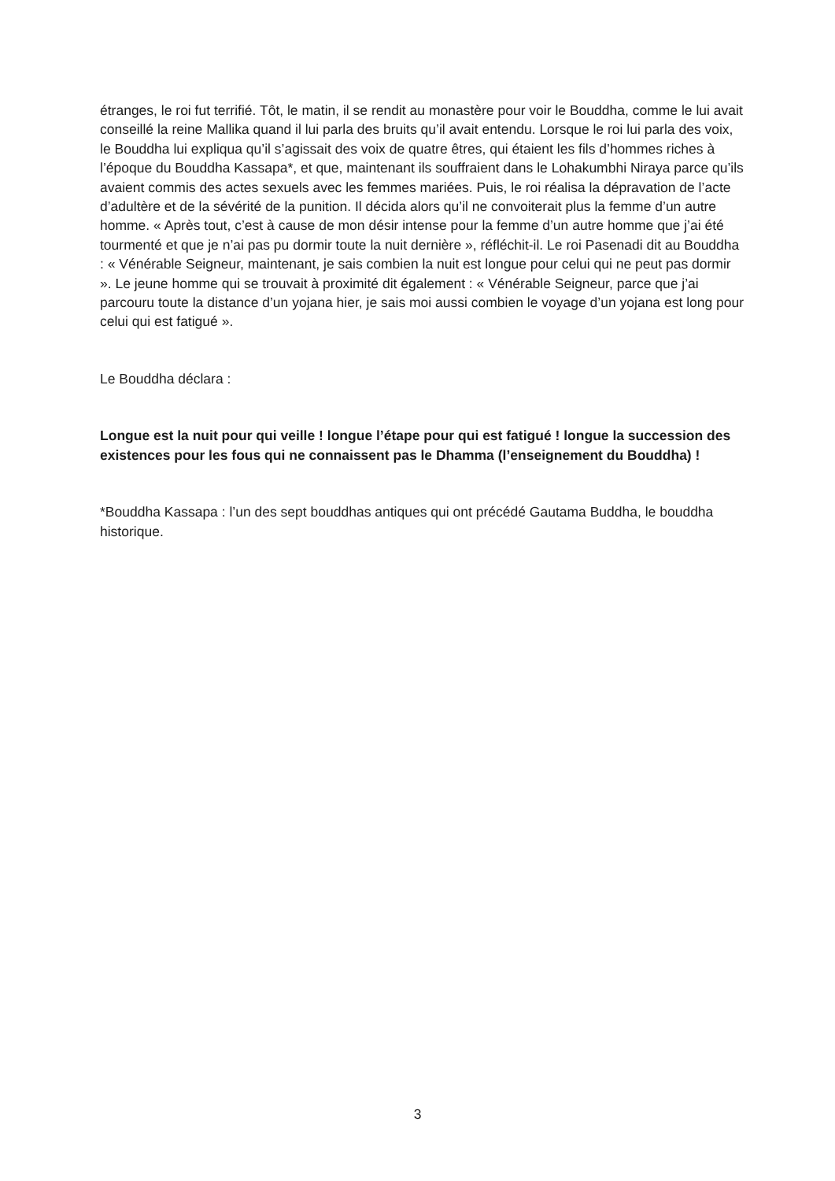étranges, le roi fut terrifié. Tôt, le matin, il se rendit au monastère pour voir le Bouddha, comme le lui avait conseillé la reine Mallika quand il lui parla des bruits qu’il avait entendu. Lorsque le roi lui parla des voix, le Bouddha lui expliqua qu’il s’agissait des voix de quatre êtres, qui étaient les fils d’hommes riches à l’époque du Bouddha Kassapa*, et que, maintenant ils souffraient dans le Lohakumbhi Niraya parce qu’ils avaient commis des actes sexuels avec les femmes mariées. Puis, le roi réalisa la dépravation de l’acte d’adultère et de la sévérité de la punition. Il décida alors qu’il ne convoiterait plus la femme d’un autre homme. « Après tout, c’est à cause de mon désir intense pour la femme d’un autre homme que j’ai été tourmenté et que je n’ai pas pu dormir toute la nuit dernière », réfléchit-il. Le roi Pasenadi dit au Bouddha : « Vénérable Seigneur, maintenant, je sais combien la nuit est longue pour celui qui ne peut pas dormir ». Le jeune homme qui se trouvait à proximité dit également : « Vénérable Seigneur, parce que j’ai parcouru toute la distance d’un yojana hier, je sais moi aussi combien le voyage d’un yojana est long pour celui qui est fatigué ».
Le Bouddha déclara :
Longue est la nuit pour qui veille ! longue l’étape pour qui est fatigué ! longue la succession des existences pour les fous qui ne connaissent pas le Dhamma (l’enseignement du Bouddha) !
*Bouddha Kassapa : l’un des sept bouddhas antiques qui ont précédé Gautama Buddha, le bouddha historique.
3